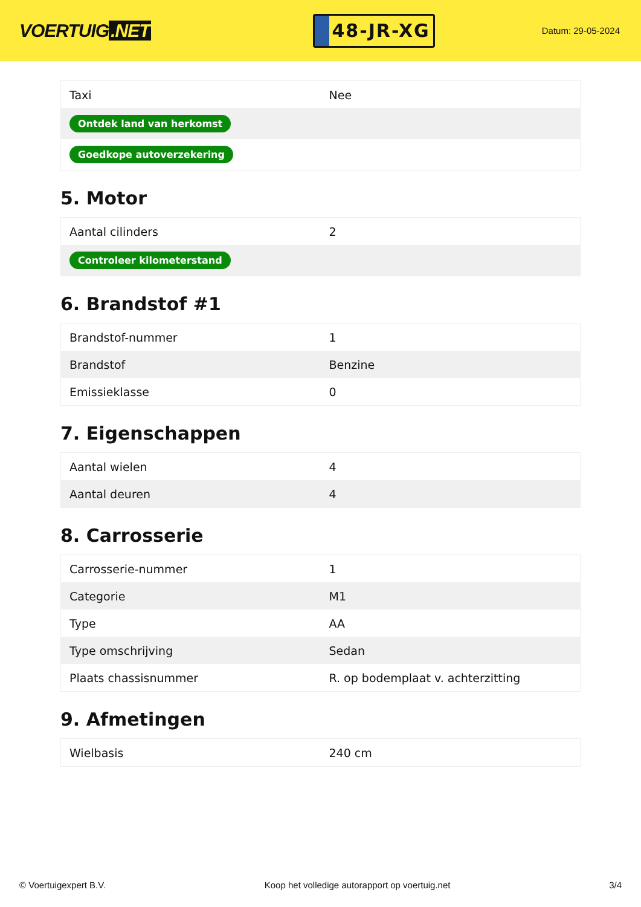VOERTUIG.NET
48-JR-XG
Datum: 29-05-2024
| Taxi | Nee |
| Ontdek land van herkomst | |
| Goedkope autoverzekering | |
5. Motor
| Aantal cilinders | 2 |
| Controleer kilometerstand | |
6. Brandstof #1
| Brandstof-nummer | 1 |
| Brandstof | Benzine |
| Emissieklasse | 0 |
7. Eigenschappen
| Aantal wielen | 4 |
| Aantal deuren | 4 |
8. Carrosserie
| Carrosserie-nummer | 1 |
| Categorie | M1 |
| Type | AA |
| Type omschrijving | Sedan |
| Plaats chassisnummer | R. op bodemplaat v. achterzitting |
9. Afmetingen
| Wielbasis | 240 cm |
© Voertuigexpert B.V. Koop het volledige autorapport op voertuig.net 3/4